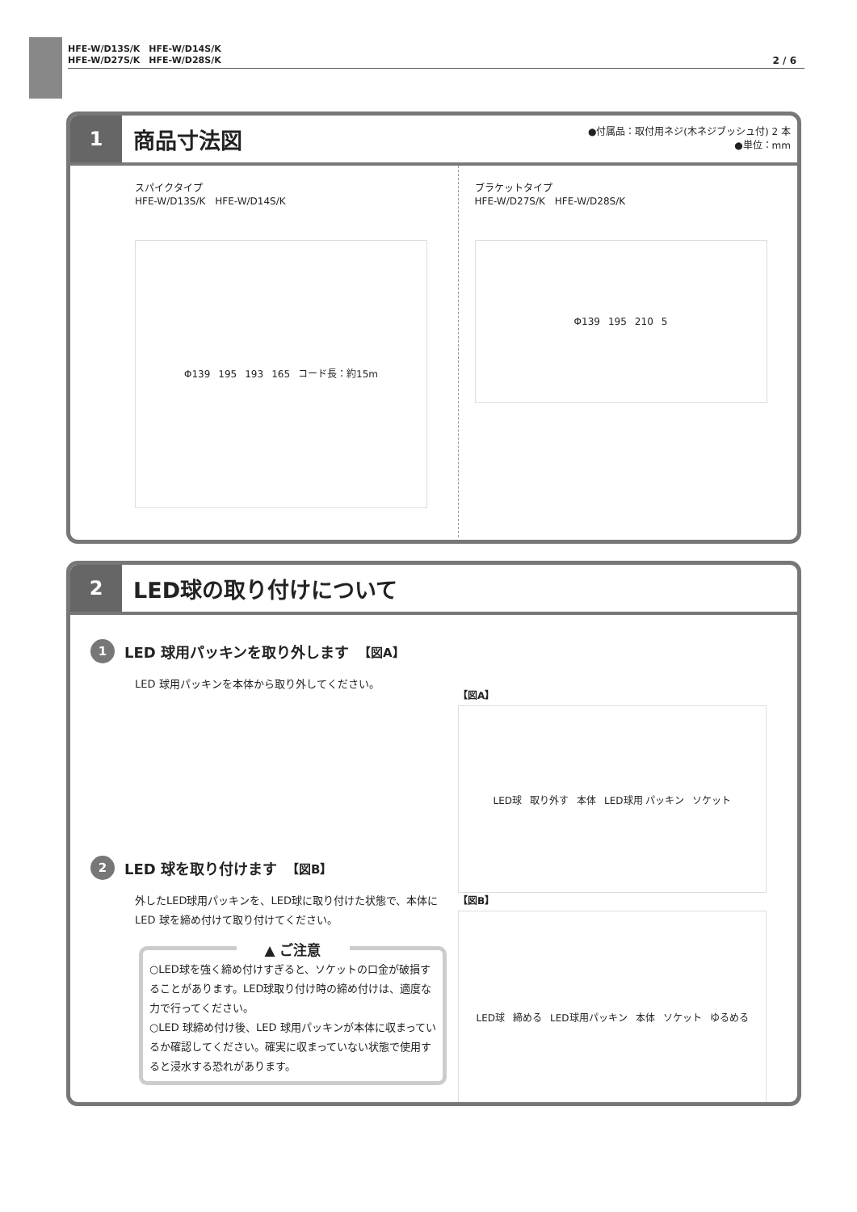HFE-W/D13S/K　HFE-W/D14S/K
HFE-W/D27S/K　HFE-W/D28S/K
2 / 6
1
商品寸法図
●付属品：取付用ネジ(木ネジブッシュ付) 2 本
●単位：mm
スパイクタイプ
HFE-W/D13S/K　HFE-W/D14S/K
Φ139 195 193 165 コード長：約15m
ブラケットタイプ
HFE-W/D27S/K　HFE-W/D28S/K
Φ139 195 210 5
2
LED球の取り付けについて
1
LED 球用パッキンを取り外します 【図A】
LED 球用パッキンを本体から取り外してください。
2
LED 球を取り付けます 【図B】
外したLED球用パッキンを、LED球に取り付けた状態で、本体に LED 球を締め付けて取り付けてください。
▲ ご注意
○LED球を強く締め付けすぎると、ソケットの口金が破損することがあります。LED球取り付け時の締め付けは、適度な力で行ってください。
○LED 球締め付け後、LED 球用パッキンが本体に収まっているか確認してください。確実に収まっていない状態で使用すると浸水する恐れがあります。
【図A】
LED球 取り外す 本体 LED球用 パッキン ソケット
【図B】
LED球 締める LED球用パッキン 本体 ソケット ゆるめる